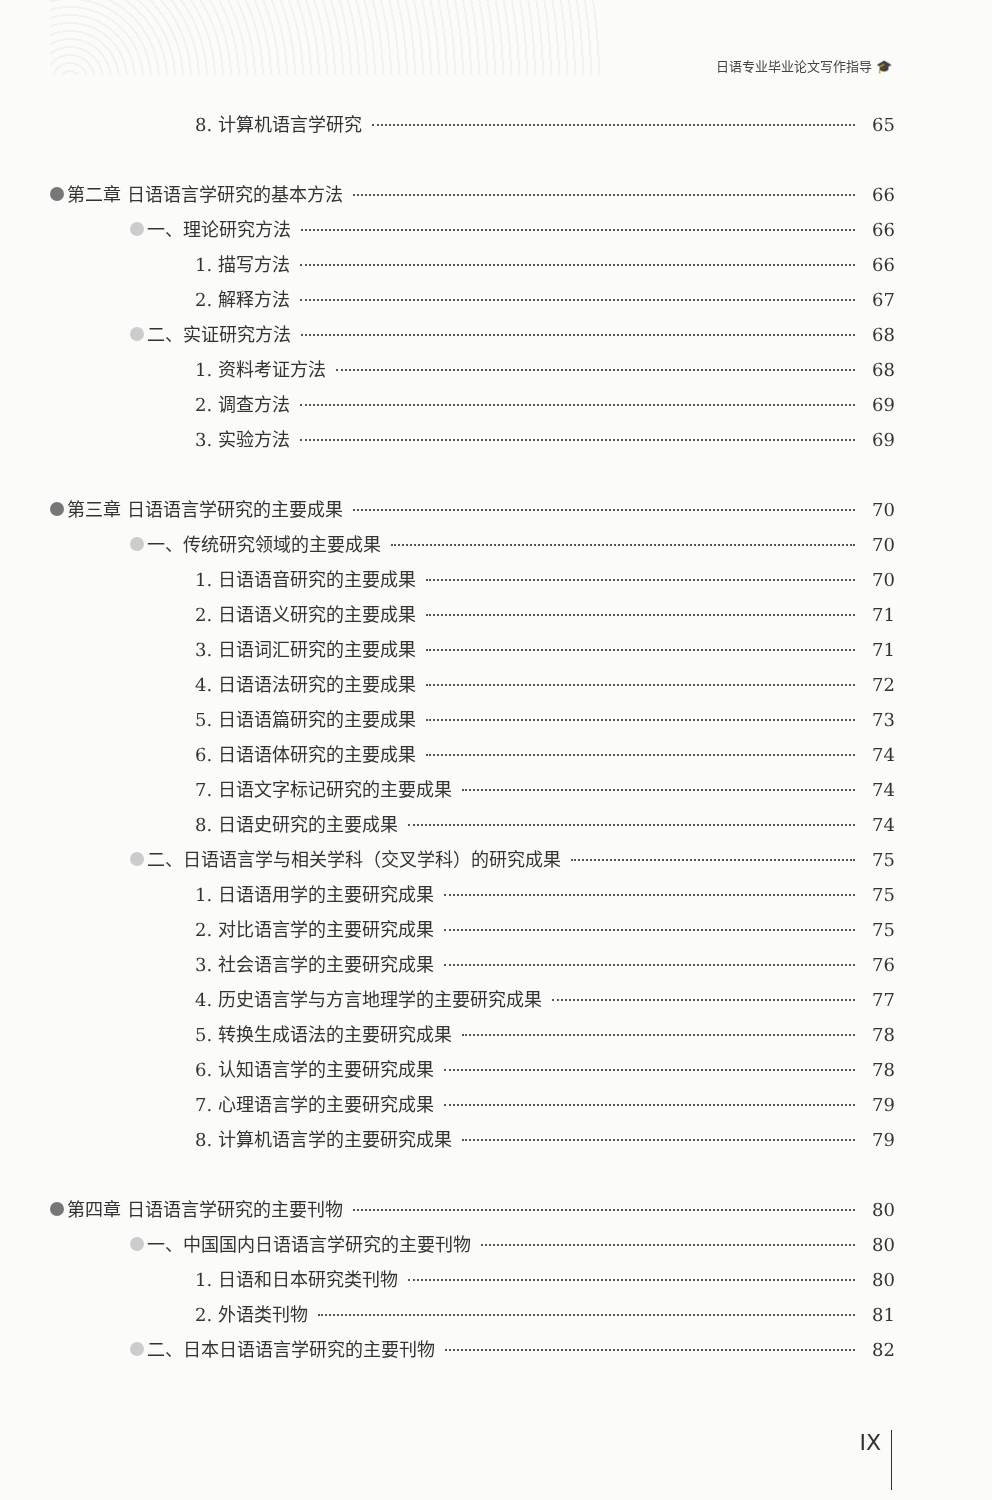日语专业毕业论文写作指导 🎓
8. 计算机语言学研究 65
第二章 日语语言学研究的基本方法 66
一、理论研究方法 66
1. 描写方法 66
2. 解释方法 67
二、实证研究方法 68
1. 资料考证方法 68
2. 调查方法 69
3. 实验方法 69
第三章 日语语言学研究的主要成果 70
一、传统研究领域的主要成果 70
1. 日语语音研究的主要成果 70
2. 日语语义研究的主要成果 71
3. 日语词汇研究的主要成果 71
4. 日语语法研究的主要成果 72
5. 日语语篇研究的主要成果 73
6. 日语语体研究的主要成果 74
7. 日语文字标记研究的主要成果 74
8. 日语史研究的主要成果 74
二、日语语言学与相关学科（交叉学科）的研究成果 75
1. 日语语用学的主要研究成果 75
2. 对比语言学的主要研究成果 75
3. 社会语言学的主要研究成果 76
4. 历史语言学与方言地理学的主要研究成果 77
5. 转换生成语法的主要研究成果 78
6. 认知语言学的主要研究成果 78
7. 心理语言学的主要研究成果 79
8. 计算机语言学的主要研究成果 79
第四章 日语语言学研究的主要刊物 80
一、中国国内日语语言学研究的主要刊物 80
1. 日语和日本研究类刊物 80
2. 外语类刊物 81
二、日本日语语言学研究的主要刊物 82
IX